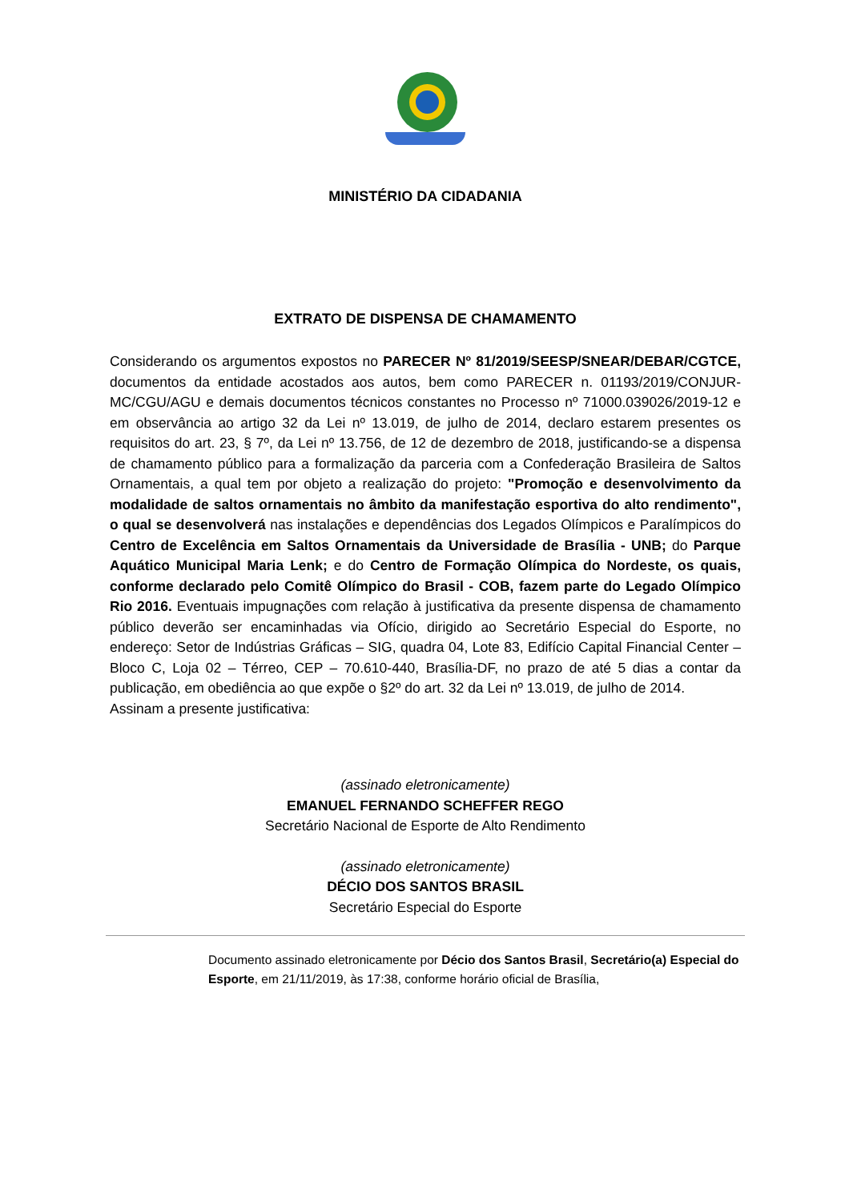MINISTÉRIO DA CIDADANIA
EXTRATO DE DISPENSA DE CHAMAMENTO
Considerando os argumentos expostos no PARECER Nº 81/2019/SEESP/SNEAR/DEBAR/CGTCE, documentos da entidade acostados aos autos, bem como PARECER n. 01193/2019/CONJUR-MC/CGU/AGU e demais documentos técnicos constantes no Processo nº 71000.039026/2019-12 e em observância ao artigo 32 da Lei nº 13.019, de julho de 2014, declaro estarem presentes os requisitos do art. 23, § 7º, da Lei nº 13.756, de 12 de dezembro de 2018, justificando-se a dispensa de chamamento público para a formalização da parceria com a Confederação Brasileira de Saltos Ornamentais, a qual tem por objeto a realização do projeto: "Promoção e desenvolvimento da modalidade de saltos ornamentais no âmbito da manifestação esportiva do alto rendimento", o qual se desenvolverá nas instalações e dependências dos Legados Olímpicos e Paralímpicos do Centro de Excelência em Saltos Ornamentais da Universidade de Brasília - UNB; do Parque Aquático Municipal Maria Lenk; e do Centro de Formação Olímpica do Nordeste, os quais, conforme declarado pelo Comitê Olímpico do Brasil - COB, fazem parte do Legado Olímpico Rio 2016. Eventuais impugnações com relação à justificativa da presente dispensa de chamamento público deverão ser encaminhadas via Ofício, dirigido ao Secretário Especial do Esporte, no endereço: Setor de Indústrias Gráficas – SIG, quadra 04, Lote 83, Edifício Capital Financial Center – Bloco C, Loja 02 – Térreo, CEP – 70.610-440, Brasília-DF, no prazo de até 5 dias a contar da publicação, em obediência ao que expõe o §2º do art. 32 da Lei nº 13.019, de julho de 2014.
Assinam a presente justificativa:
(assinado eletronicamente)
EMANUEL FERNANDO SCHEFFER REGO
Secretário Nacional de Esporte de Alto Rendimento
(assinado eletronicamente)
DÉCIO DOS SANTOS BRASIL
Secretário Especial do Esporte
Documento assinado eletronicamente por Décio dos Santos Brasil, Secretário(a) Especial do Esporte, em 21/11/2019, às 17:38, conforme horário oficial de Brasília,